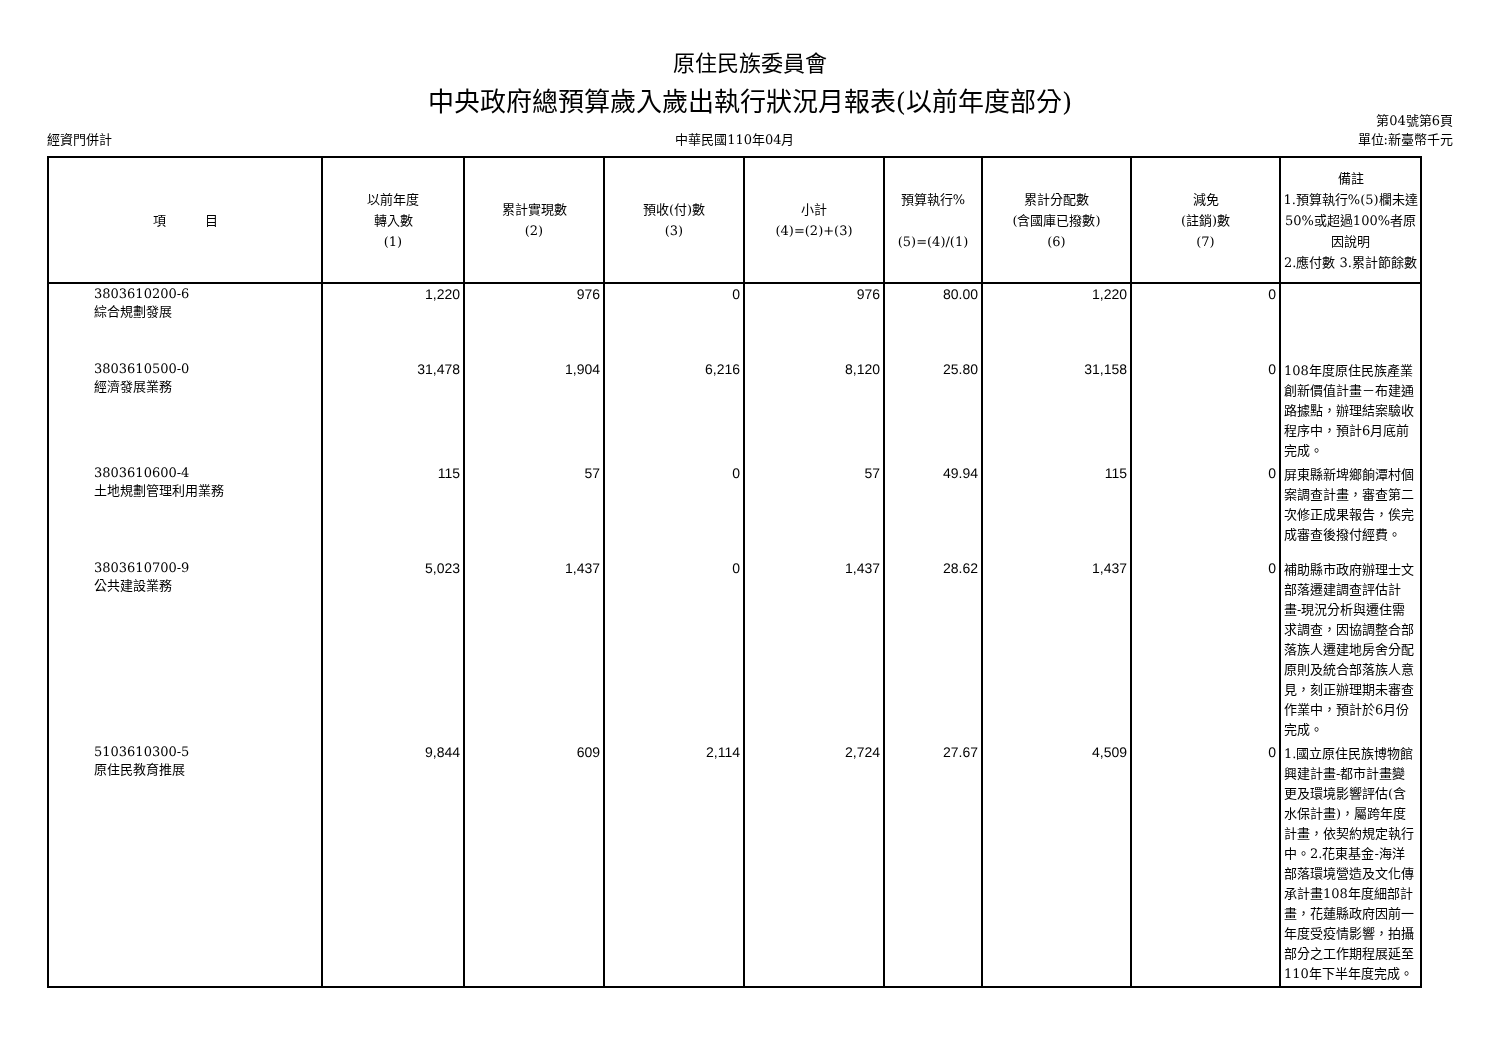原住民族委員會
中央政府總預算歲入歲出執行狀況月報表(以前年度部分)
經資門併計
中華民國110年04月
第04號第6頁
單位:新臺幣千元
| 項 目 | 以前年度 轉入數 (1) | 累計實現數 (2) | 預收(付)數 (3) | 小計 (4)=(2)+(3) | 預算執行% (5)=(4)/(1) | 累計分配數 (含國庫已撥數) (6) | 減免 (註銷)數 (7) | 備註 1.預算執行%(5)欄未達50%或超過100%者原因說明 2.應付數 3.累計節餘數 |
| --- | --- | --- | --- | --- | --- | --- | --- | --- |
| 3803610200-6 綜合規劃發展 | 1,220 | 976 | 0 | 976 | 80.00 | 1,220 | 0 | |
| 3803610500-0 經濟發展業務 | 31,478 | 1,904 | 6,216 | 8,120 | 25.80 | 31,158 | 0 | 108年度原住民族產業創新價值計畫－布建通路據點，辦理結案驗收程序中，預計6月底前完成。 |
| 3803610600-4 土地規劃管理利用業務 | 115 | 57 | 0 | 57 | 49.94 | 115 | 0 | 屏東縣新埤鄉餉潭村個案調查計畫，審查第二次修正成果報告，俟完成審查後撥付經費。 |
| 3803610700-9 公共建設業務 | 5,023 | 1,437 | 0 | 1,437 | 28.62 | 1,437 | 0 | 補助縣市政府辦理士文部落遷建調查評估計畫-現況分析與遷住需求調查，因協調整合部落族人遷建地房舍分配原則及統合部落族人意見，刻正辦理期未審查作業中，預計於6月份完成。 |
| 5103610300-5 原住民教育推展 | 9,844 | 609 | 2,114 | 2,724 | 27.67 | 4,509 | 0 | 1.國立原住民族博物館興建計畫-都市計畫變更及環境影響評估(含水保計畫)，屬跨年度計畫，依契約規定執行中。2.花東基金-海洋部落環境營造及文化傳承計畫108年度細部計畫，花蓮縣政府因前一年度受疫情影響，拍攝部分之工作期程展延至110年下半年度完成。 |